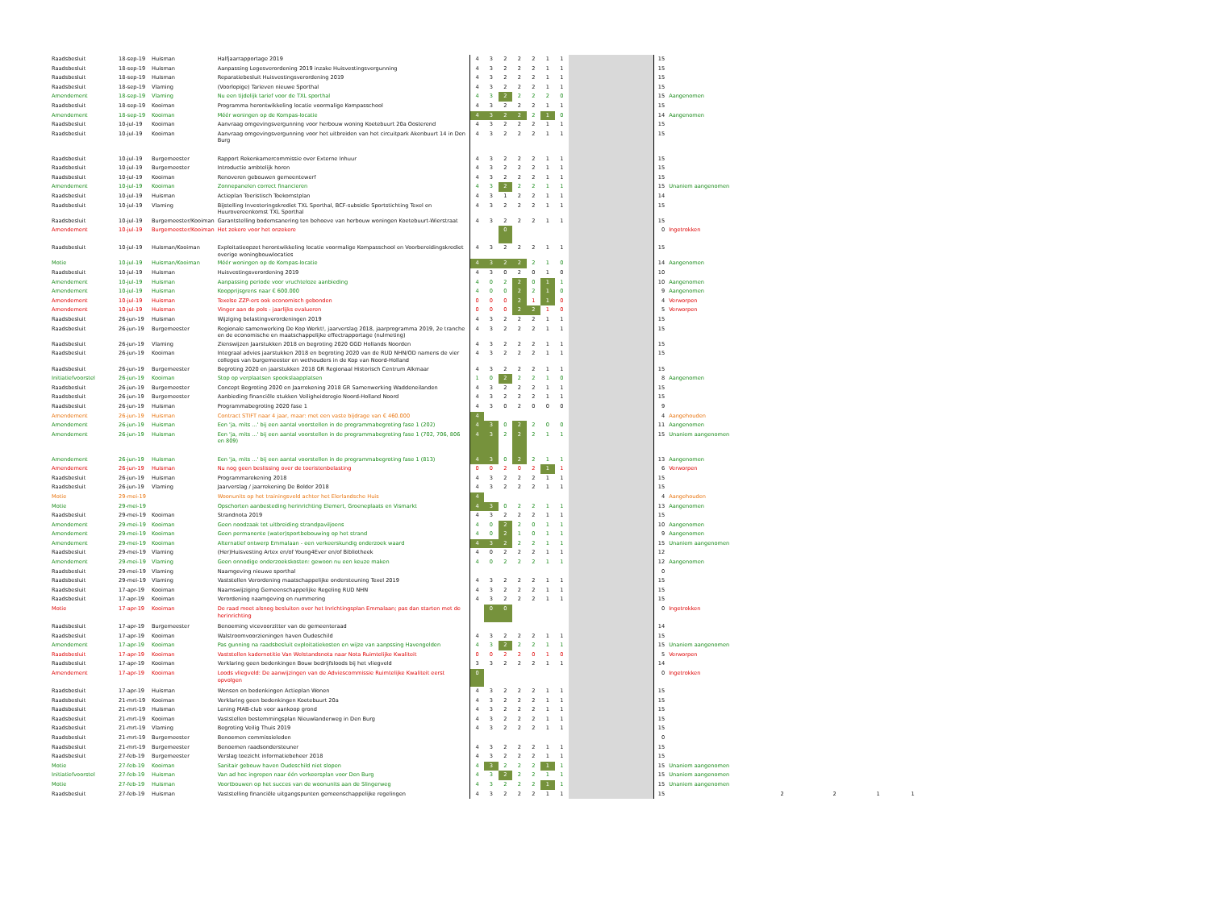| Raadsbesluit | 18-sep-19 | Huisman | Halfjaarrapportage 2019 | 4 | 3 | 2 | 2 | 2 | 1 | 1 | | 15 | | | | | |
| Raadsbesluit | 18-sep-19 | Huisman | Aanpassing Legesverordening 2019 inzake Huisvestingsvergunning | 4 | 3 | 2 | 2 | 2 | 1 | 1 | | 15 | | | | | |
| Raadsbesluit | 18-sep-19 | Huisman | Reparatiebesluit Huisvestingsverordening 2019 | 4 | 3 | 2 | 2 | 2 | 1 | 1 | | 15 | | | | | |
| Raadsbesluit | 18-sep-19 | Vlaming | (Voorlopige) Tarieven nieuwe Sporthal | 4 | 3 | 2 | 2 | 2 | 1 | 1 | | 15 | | | | | |
| Amendement | 18-sep-19 | Vlaming | Nu een tijdelijk tarief voor de TXL sporthal | 4 | 3 | 2 | 2 | 2 | 2 | 0 | | 15 | Aangenomen | | | | |
| Raadsbesluit | 18-sep-19 | Kooiman | Programma herontwikkeling locatie voormalige Kompasschool | 4 | 3 | 2 | 2 | 2 | 1 | 1 | | 15 | | | | | |
| Amendement | 18-sep-19 | Kooiman | Méér woningen op de Kompas-locatie | 4 | 3 | 2 | 2 | 2 | 1 | 0 | | 14 | Aangenomen | | | | |
| Raadsbesluit | 10-jul-19 | Kooiman | Aanvraag omgevingsvergunning voor herbouw woning Koetebuurt 20a Oosterend | 4 | 3 | 2 | 2 | 2 | 1 | 1 | | 15 | | | | | |
| Raadsbesluit | 10-jul-19 | Kooiman | Aanvraag omgevingsvergunning voor het uitbreiden van het circuitpark Akenbuurt 14 in Den Burg | 4 | 3 | 2 | 2 | 2 | 1 | 1 | | 15 | | | | | |
| Raadsbesluit | 10-jul-19 | Burgemeester | Rapport Rekenkamercommissie over Externe Inhuur | 4 | 3 | 2 | 2 | 2 | 1 | 1 | | 15 | | | | | |
| Raadsbesluit | 10-jul-19 | Burgemeester | Introductie ambtelijk horen | 4 | 3 | 2 | 2 | 2 | 1 | 1 | | 15 | | | | | |
| Raadsbesluit | 10-jul-19 | Kooiman | Renoveren gebouwen gemeentewerf | 4 | 3 | 2 | 2 | 2 | 1 | 1 | | 15 | | | | | |
| Amendement | 10-jul-19 | Kooiman | Zonnepanelen correct financieren | 4 | 3 | 2 | 2 | 2 | 1 | 1 | | 15 | Unaniem aangenomen | | | | |
| Raadsbesluit | 10-jul-19 | Huisman | Actieplan Toeristisch Toekomstplan | 4 | 3 | 1 | 2 | 2 | 1 | 1 | | 14 | | | | | |
| Raadsbesluit | 10-jul-19 | Vlaming | Bijstelling Investeringskrediet TXL Sporthal, BCF-subsidie Sportstichting Texel en Huurovereenkomst TXL Sporthal | 4 | 3 | 2 | 2 | 2 | 1 | 1 | | 15 | | | | | |
| Raadsbesluit | 10-jul-19 | Burgemeester/Kooiman | Garantstelling bodemsanering ten behoeve van herbouw woningen Koetebuurt-Wierstraat | 4 | 3 | 2 | 2 | 2 | 1 | 1 | | 15 | | | | | |
| Amendement | 10-jul-19 | Burgemeester/Kooiman | Het zekere voor het onzekere | | | 0 | | | | | | 0 | Ingetrokken | | | | |
| Raadsbesluit | 10-jul-19 | Huisman/Kooiman | Exploitatieopzet herontwikkeling locatie voormalige Kompasschool en Voorbereidingskrediet overige woningbouwlocaties | 4 | 3 | 2 | 2 | 2 | 1 | 1 | | 15 | | | | | |
| Motie | 10-jul-19 | Huisman/Kooiman | Méér woningen op de Kompas-locatie | 4 | 3 | 2 | 2 | 2 | 1 | 0 | | 14 | Aangenomen | | | | |
| Raadsbesluit | 10-jul-19 | Huisman | Huisvestingsverordening 2019 | 4 | 3 | 0 | 2 | 0 | 1 | 0 | | 10 | | | | | |
| Amendement | 10-jul-19 | Huisman | Aanpassing periode voor vruchteloze aanbieding | 4 | 0 | 2 | 2 | 0 | 1 | 1 | | 10 | Aangenomen | | | | |
| Amendement | 10-jul-19 | Huisman | Koopprijsgrens naar € 600.000 | 4 | 0 | 0 | 2 | 2 | 1 | 0 | | 9 | Aangenomen | | | | |
| Amendement | 10-jul-19 | Huisman | Texelse ZZP-ers ook economisch gebonden | 0 | 0 | 0 | 2 | 1 | 1 | 0 | | 4 | Verworpen | | | | |
| Amendement | 10-jul-19 | Huisman | Vinger aan de pols - jaarlijks evalueren | 0 | 0 | 0 | 2 | 2 | 1 | 0 | | 5 | Verworpen | | | | |
| Raadsbesluit | 26-jun-19 | Huisman | Wijziging belastingverordeningen 2019 | 4 | 3 | 2 | 2 | 2 | 1 | 1 | | 15 | | | | | |
| Raadsbesluit | 26-jun-19 | Burgemeester | Regionale samenwerking De Kop Werkt!, jaarverslag 2018, jaarprogramma 2019, 2e tranche en de economische en maatschappelijke effectrapportage (nulmeting) | 4 | 3 | 2 | 2 | 2 | 1 | 1 | | 15 | | | | | |
| Raadsbesluit | 26-jun-19 | Vlaming | Zienswijzen Jaarstukken 2018 en begroting 2020 GGD Hollands Noorden | 4 | 3 | 2 | 2 | 2 | 1 | 1 | | 15 | | | | | |
| Raadsbesluit | 26-jun-19 | Kooiman | Integraal advies jaarstukken 2018 en begroting 2020 van de RUD NHN/OD namens de vier colleges van burgemeester en wethouders in de Kop van Noord-Holland | 4 | 3 | 2 | 2 | 2 | 1 | 1 | | 15 | | | | | |
| Raadsbesluit | 26-jun-19 | Burgemeester | Begroting 2020 en jaarstukken 2018 GR Regionaal Historisch Centrum Alkmaar | 4 | 3 | 2 | 2 | 2 | 1 | 1 | | 15 | | | | | |
| Initiatiefvoorstel | 26-jun-19 | Kooiman | Stop op verplaatsen spookslaapplatsen | 1 | 0 | 2 | 2 | 2 | 1 | 0 | | 8 | Aangenomen | | | | |
| Raadsbesluit | 26-jun-19 | Burgemeester | Concept Begroting 2020 en Jaarrekening 2018 GR Samenwerking Waddeneilanden | 4 | 3 | 2 | 2 | 2 | 1 | 1 | | 15 | | | | | |
| Raadsbesluit | 26-jun-19 | Burgemeester | Aanbieding financiële stukken Veiligheidsregio Noord-Holland Noord | 4 | 3 | 2 | 2 | 2 | 1 | 1 | | 15 | | | | | |
| Raadsbesluit | 26-jun-19 | Huisman | Programmabegroting 2020 fase 1 | 4 | 3 | 0 | 2 | 0 | 0 | 0 | | 9 | | | | | |
| Amendement | 26-jun-19 | Huisman | Contract STIFT naar 4 jaar, maar: met een vaste bijdrage van € 460.000 | 4 | | | | | | | | 4 | Aangehouden | | | | |
| Amendement | 26-jun-19 | Huisman | Een 'ja, mits ...' bij een aantal voorstellen in de programmabegroting fase 1 (202) | 4 | 3 | 0 | 2 | 2 | 0 | 0 | | 11 | Aangenomen | | | | |
| Amendement | 26-jun-19 | Huisman | Een 'ja, mits ...' bij een aantal voorstellen in de programmabegroting fase 1 (702, 706, 806 en 809) | 4 | 3 | 2 | 2 | 2 | 1 | 1 | | 15 | Unaniem aangenomen | | | | |
| Amendement | 26-jun-19 | Huisman | Een 'ja, mits ...' bij een aantal voorstellen in de programmabegroting fase 1 (813) | 4 | 3 | 0 | 2 | 2 | 1 | 1 | | 13 | Aangenomen | | | | |
| Amendement | 26-jun-19 | Huisman | Nu nog geen beslissing over de toeristenbelasting | 0 | 0 | 2 | 0 | 2 | 1 | 1 | | 6 | Verworpen | | | | |
| Raadsbesluit | 26-jun-19 | Huisman | Programmarekening 2018 | 4 | 3 | 2 | 2 | 2 | 1 | 1 | | 15 | | | | | |
| Raadsbesluit | 26-jun-19 | Vlaming | Jaarverslag / jaarrekening De Bolder 2018 | 4 | 3 | 2 | 2 | 2 | 1 | 1 | | 15 | | | | | |
| Motie | 29-mei-19 | | Woonunits op het trainingsveld achter het Elerlandsche Huis | 4 | | | | | | | | 4 | Aangehouden | | | | |
| Motie | 29-mei-19 | | Opschorten aanbesteding herinrichting Elemert, Groeneplaats en Vismarkt | 4 | 3 | 0 | 2 | 2 | 1 | 1 | | 13 | Aangenomen | | | | |
| Raadsbesluit | 29-mei-19 | Kooiman | Strandnota 2019 | 4 | 3 | 2 | 2 | 2 | 1 | 1 | | 15 | | | | | |
| Amendement | 29-mei-19 | Kooiman | Geen noodzaak tot uitbreiding strandpaviljoens | 4 | 0 | 2 | 2 | 0 | 1 | 1 | | 10 | Aangenomen | | | | |
| Amendement | 29-mei-19 | Kooiman | Geen permanente (water)sportbebouwing op het strand | 4 | 0 | 2 | 1 | 0 | 1 | 1 | | 9 | Aangenomen | | | | |
| Amendement | 29-mei-19 | Kooiman | Alternatief ontwerp Emmalaan - een verkeerskundig onderzoek waard | 4 | 3 | 2 | 2 | 2 | 1 | 1 | | 15 | Unaniem aangenomen | | | | |
| Raadsbesluit | 29-mei-19 | Vlaming | (Her)Huisvesting Artex en/of Young4Ever en/of Bibliotheek | 4 | 0 | 2 | 2 | 2 | 1 | 1 | | 12 | | | | | |
| Amendement | 29-mei-19 | Vlaming | Geen onnodige onderzoekskosten: gewoon nu een keuze maken | 4 | 0 | 2 | 2 | 2 | 1 | 1 | | 12 | Aangenomen | | | | |
| Raadsbesluit | 29-mei-19 | Vlaming | Naamgeving nieuwe sporthal | | | | | | | | | 0 | | | | | |
| Raadsbesluit | 29-mei-19 | Vlaming | Vaststellen Verordening maatschappelijke ondersteuning Texel 2019 | 4 | 3 | 2 | 2 | 2 | 1 | 1 | | 15 | | | | | |
| Raadsbesluit | 17-apr-19 | Kooiman | Naamswijziging Gemeenschappelijke Regeling RUD NHN | 4 | 3 | 2 | 2 | 2 | 1 | 1 | | 15 | | | | | |
| Raadsbesluit | 17-apr-19 | Kooiman | Verordening naamgeving en nummering | 4 | 3 | 2 | 2 | 2 | 1 | 1 | | 15 | | | | | |
| Motie | 17-apr-19 | Kooiman | De raad moet alsnog besluiten over het Inrichtingsplan Emmalaan; pas dan starten met de herinrichting | | 0 | 0 | | | | | | 0 | Ingetrokken | | | | |
| Raadsbesluit | 17-apr-19 | Burgemeester | Benoeming vicevoorzitter van de gemeenteraad | | | | | | | | | 14 | | | | | |
| Raadsbesluit | 17-apr-19 | Kooiman | Walstroomvoorzieningen haven Oudeschild | 4 | 3 | 2 | 2 | 2 | 1 | 1 | | 15 | | | | | |
| Amendement | 17-apr-19 | Kooiman | Pas gunning na raadsbesluit exploitatiekosten en wijze van aanpssing Havengelden | 4 | 3 | 2 | 2 | 2 | 1 | 1 | | 15 | Unaniem aangenomen | | | | |
| Raadsbesluit | 17-apr-19 | Kooiman | Vaststellen kadernotitie Van Welstandsnota naar Nota Ruimtelijke Kwaliteit | 0 | 0 | 2 | 2 | 0 | 1 | 0 | | 5 | Verworpen | | | | |
| Raadsbesluit | 17-apr-19 | Kooiman | Verklaring geen bedenkingen Bouw bedrijfsloods bij het vliegveld | 3 | 3 | 2 | 2 | 2 | 1 | 1 | | 14 | | | | | |
| Amendement | 17-apr-19 | Kooiman | Loods vliegveld: De aanwijzingen van de Adviescommissie Ruimtelijke Kwaliteit eerst opvolgen | 0 | | | | | | | | 0 | Ingetrokken | | | | |
| Raadsbesluit | 17-apr-19 | Huisman | Wensen en bedenkingen Actieplan Wonen | 4 | 3 | 2 | 2 | 2 | 1 | 1 | | 15 | | | | | |
| Raadsbesluit | 21-mrt-19 | Kooiman | Verklaring geen bedenkingen Koetebuurt 20a | 4 | 3 | 2 | 2 | 2 | 1 | 1 | | 15 | | | | | |
| Raadsbesluit | 21-mrt-19 | Huisman | Lening MAB-club voor aankoop grond | 4 | 3 | 2 | 2 | 2 | 1 | 1 | | 15 | | | | | |
| Raadsbesluit | 21-mrt-19 | Kooiman | Vaststellen bestemmingsplan Nieuwlanderweg in Den Burg | 4 | 3 | 2 | 2 | 2 | 1 | 1 | | 15 | | | | | |
| Raadsbesluit | 21-mrt-19 | Vlaming | Begroting Veilig Thuis 2019 | 4 | 3 | 2 | 2 | 2 | 1 | 1 | | 15 | | | | | |
| Raadsbesluit | 21-mrt-19 | Burgemeester | Benoemen commissieleden | | | | | | | | | 0 | | | | | |
| Raadsbesluit | 21-mrt-19 | Burgemeester | Benoemen raadsondersteuner | 4 | 3 | 2 | 2 | 2 | 1 | 1 | | 15 | | | | | |
| Raadsbesluit | 27-feb-19 | Burgemeester | Verslag toezicht informatiebeheer 2018 | 4 | 3 | 2 | 2 | 2 | 1 | 1 | | 15 | | | | | |
| Motie | 27-feb-19 | Kooiman | Sanitair gebouw haven Oudeschild niet slopen | 4 | 3 | 2 | 2 | 2 | 1 | 1 | | 15 | Unaniem aangenomen | | | | |
| Initiatiefvoorstel | 27-feb-19 | Huisman | Van ad hoc ingrepen naar één verkeersplan voor Den Burg | 4 | 3 | 2 | 2 | 2 | 1 | 1 | | 15 | Unaniem aangenomen | | | | |
| Motie | 27-feb-19 | Huisman | Voortbouwen op het succes van de woonunits aan de Slingerweg | 4 | 3 | 2 | 2 | 2 | 1 | 1 | | 15 | Unaniem aangenomen | | | | |
| Raadsbesluit | 27-feb-19 | Huisman | Vaststelling financiële uitgangspunten gemeenschappelijke regelingen | 4 | 3 | 2 | 2 | 2 | 1 | 1 | | 15 | | 2 | 2 | 1 | 1 |